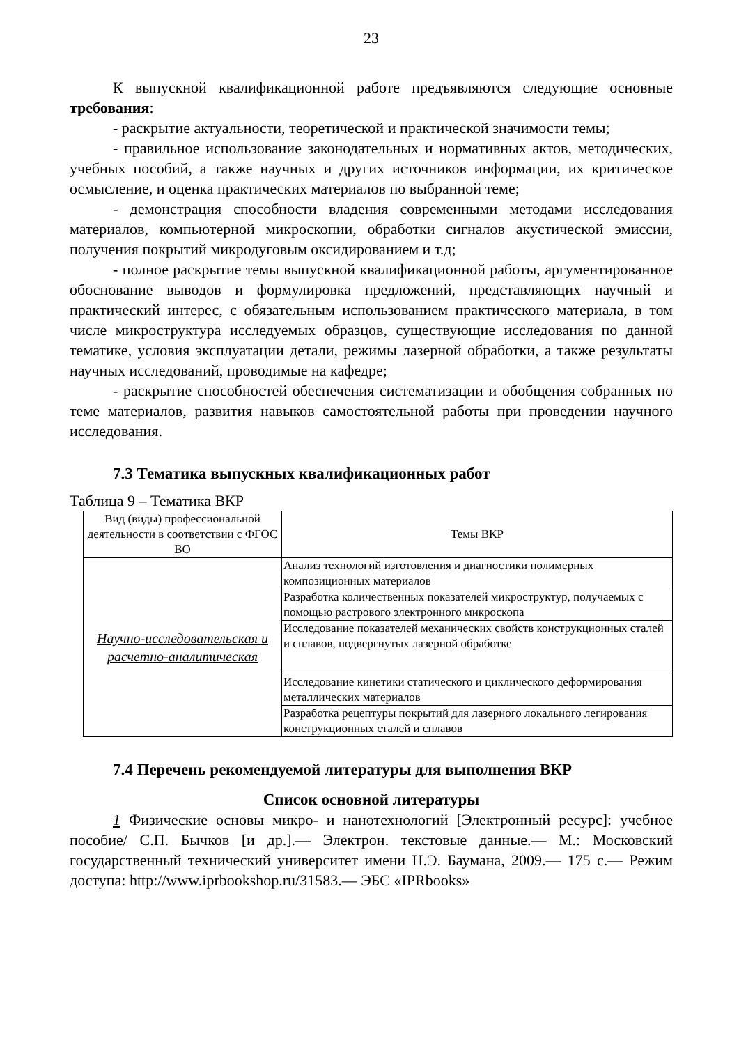23
К выпускной квалификационной работе предъявляются следующие основные требования:
- раскрытие актуальности, теоретической и практической значимости темы;
- правильное использование законодательных и нормативных актов, методических, учебных пособий, а также научных и других источников информации, их критическое осмысление, и оценка практических материалов по выбранной теме;
- демонстрация способности владения современными методами исследования материалов, компьютерной микроскопии, обработки сигналов акустической эмиссии, получения покрытий микродуговым оксидированием и т.д;
- полное раскрытие темы выпускной квалификационной работы, аргументированное обоснование выводов и формулировка предложений, представляющих научный и практический интерес, с обязательным использованием практического материала, в том числе микроструктура исследуемых образцов, существующие исследования по данной тематике, условия эксплуатации детали, режимы лазерной обработки, а также результаты научных исследований, проводимые на кафедре;
- раскрытие способностей обеспечения систематизации и обобщения собранных по теме материалов, развития навыков самостоятельной работы при проведении научного исследования.
7.3 Тематика выпускных квалификационных работ
Таблица 9 – Тематика ВКР
| Вид (виды) профессиональной деятельности в соответствии с ФГОС ВО | Темы ВКР |
| Научно-исследовательская и расчетно-аналитическая | Анализ технологий изготовления и диагностики полимерных композиционных материалов |
| | Разработка количественных показателей микроструктур, получаемых с помощью растрового электронного микроскопа |
| | Исследование показателей механических свойств конструкционных сталей и сплавов, подвергнутых лазерной обработке |
| | Исследование кинетики статического и циклического деформирования металлических материалов |
| | Разработка рецептуры покрытий для лазерного локального легирования конструкционных сталей и сплавов |
7.4 Перечень рекомендуемой литературы для выполнения ВКР
Список основной литературы
1 Физические основы микро- и нанотехнологий [Электронный ресурс]: учебное пособие/ С.П. Бычков [и др.].— Электрон. текстовые данные.— М.: Московский государственный технический университет имени Н.Э. Баумана, 2009.— 175 с.— Режим доступа: http://www.iprbookshop.ru/31583.— ЭБС «IPRbooks»